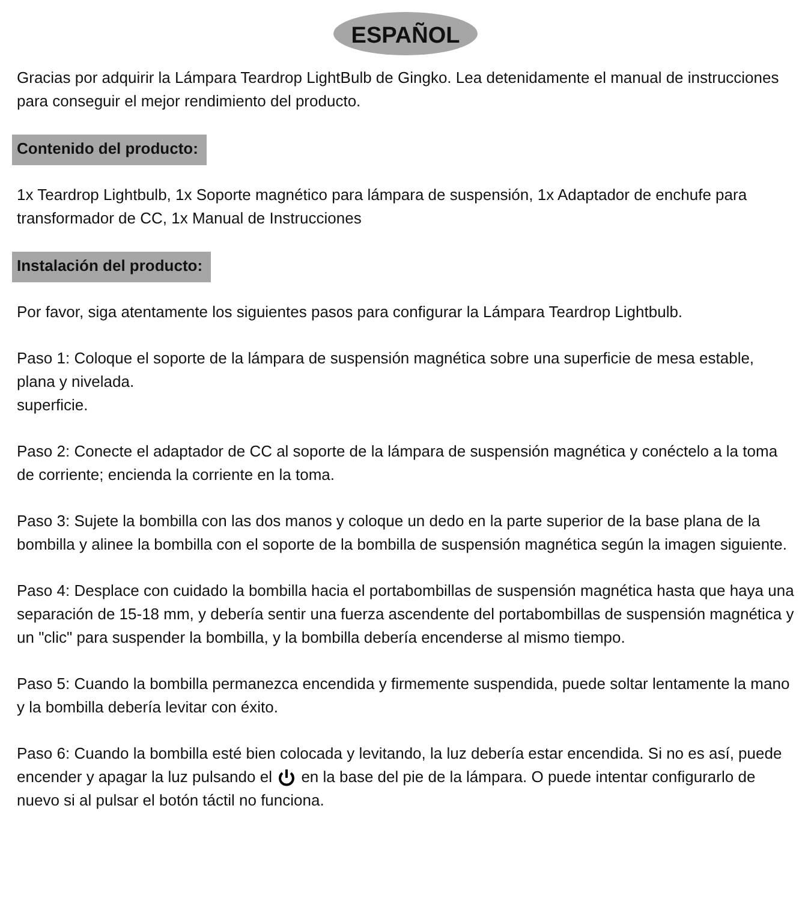ESPAÑOL
Gracias por adquirir la Lámpara Teardrop LightBulb de Gingko. Lea detenidamente el manual de instrucciones para conseguir el mejor rendimiento del producto.
Contenido del producto:
1x Teardrop Lightbulb, 1x Soporte magnético para lámpara de suspensión, 1x Adaptador de enchufe para transformador de CC, 1x Manual de Instrucciones
Instalación del producto:
Por favor, siga atentamente los siguientes pasos para configurar la Lámpara Teardrop Lightbulb.
Paso 1: Coloque el soporte de la lámpara de suspensión magnética sobre una superficie de mesa estable, plana y nivelada.
superficie.
Paso 2: Conecte el adaptador de CC al soporte de la lámpara de suspensión magnética y conéctelo a la toma de corriente; encienda la corriente en la toma.
Paso 3: Sujete la bombilla con las dos manos y coloque un dedo en la parte superior de la base plana de la bombilla y alinee la bombilla con el soporte de la bombilla de suspensión magnética según la imagen siguiente.
Paso 4: Desplace con cuidado la bombilla hacia el portabombillas de suspensión magnética hasta que haya una separación de 15-18 mm, y debería sentir una fuerza ascendente del portabombillas de suspensión magnética y un "clic" para suspender la bombilla, y la bombilla debería encenderse al mismo tiempo.
Paso 5: Cuando la bombilla permanezca encendida y firmemente suspendida, puede soltar lentamente la mano y la bombilla debería levitar con éxito.
Paso 6: Cuando la bombilla esté bien colocada y levitando, la luz debería estar encendida. Si no es así, puede encender y apagar la luz pulsando el en la base del pie de la lámpara. O puede intentar configurarlo de nuevo si al pulsar el botón táctil no funciona.